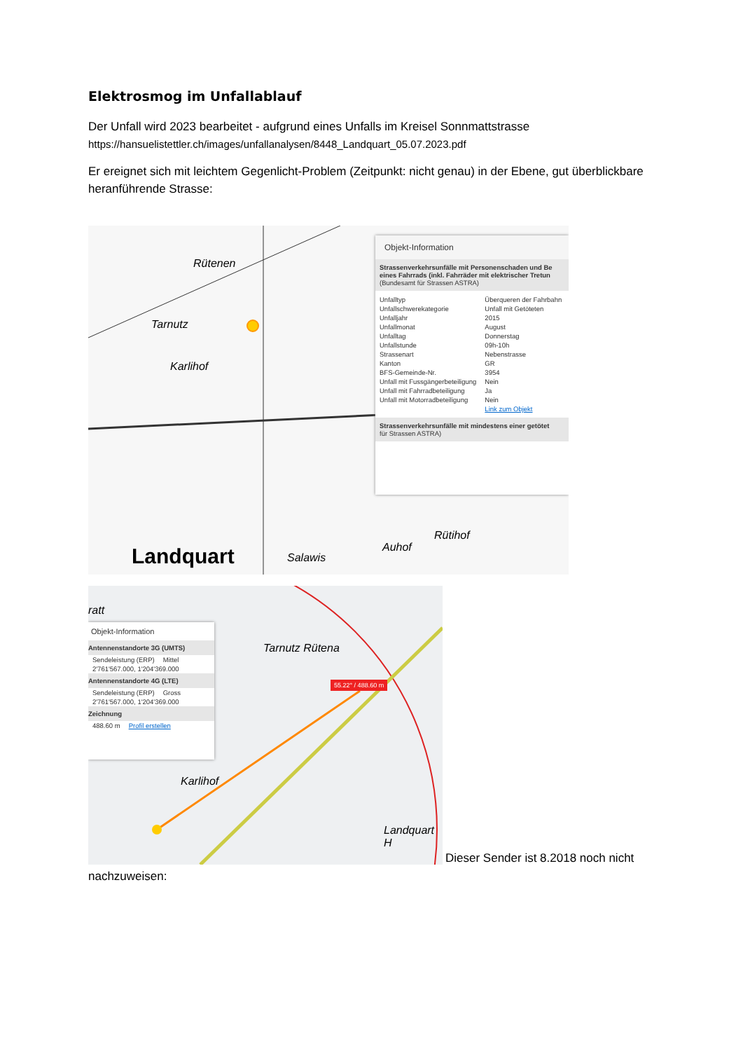Elektrosmog im Unfallablauf
Der Unfall wird 2023 bearbeitet - aufgrund eines Unfalls im Kreisel Sonnmattstrasse
https://hansuelistettler.ch/images/unfallanalysen/8448_Landquart_05.07.2023.pdf
Er ereignet sich mit leichtem Gegenlicht-Problem (Zeitpunkt: nicht genau) in der Ebene, gut überblickbare heranführende Strasse:
Rütenen
Tarnutz
Karlihof
Landquart Salawis
Auhof
Rütihof
Objekt-Information
Strassenverkehrsunfälle mit Personenschaden und Be eines Fahrrads (inkl. Fahrräder mit elektrischer Tretun
(Bundesamt für Strassen ASTRA)
| Unfalltyp | Überqueren der Fahrbahn |
| Unfallschwerekategorie | Unfall mit Getöteten |
| Unfalljahr | 2015 |
| Unfallmonat | August |
| Unfalltag | Donnerstag |
| Unfallstunde | 09h-10h |
| Strassenart | Nebenstrasse |
| Kanton | GR |
| BFS-Gemeinde-Nr. | 3954 |
| Unfall mit Fussgängerbeteiligung | Nein |
| Unfall mit Fahrradbeteiligung | Ja |
| Unfall mit Motorradbeteiligung | Nein |
| | Link zum Objekt |
Strassenverkehrsunfälle mit mindestens einer getötet
für Strassen ASTRA)
ratt
Tarnutz Rütena
Karlihof
Landquart H
55.22° / 488.60 m
Objekt-Information
Antennenstandorte 3G (UMTS)
| Sendeleistung (ERP) | Mittel |
| 2'761'567.000, 1'204'369.000 | |
Antennenstandorte 4G (LTE)
| Sendeleistung (ERP) | Gross |
| 2'761'567.000, 1'204'369.000 | |
Zeichnung
| 488.60 m | Profil erstellen |
Dieser Sender ist 8.2018 noch nicht
nachzuweisen: